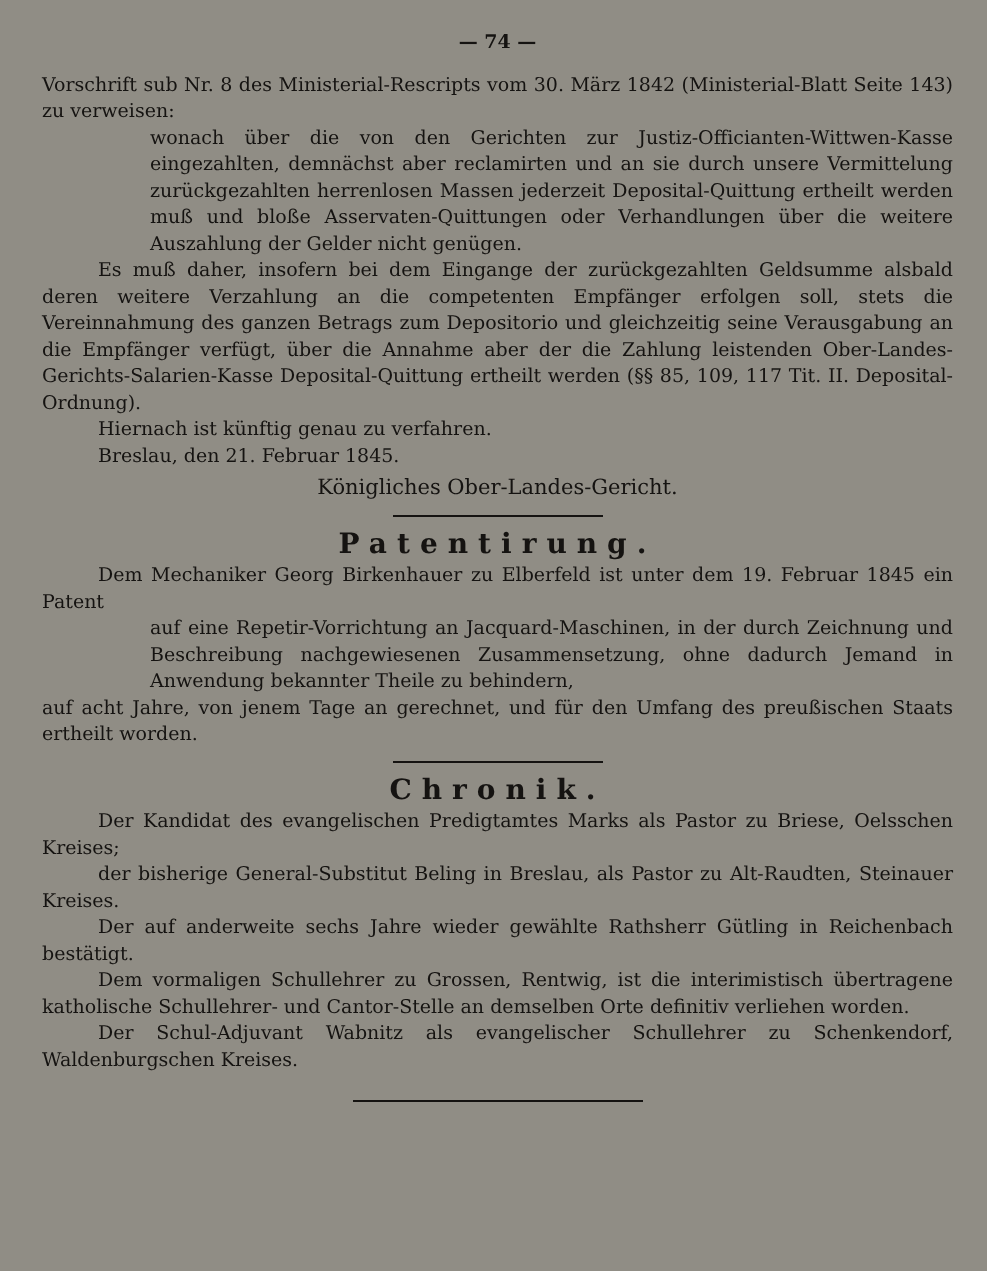— 74 —
Vorschrift sub Nr. 8 des Ministerial-Rescripts vom 30. März 1842 (Ministerial-Blatt Seite 143) zu verweisen:
wonach über die von den Gerichten zur Justiz-Officianten-Wittwen-Kasse eingezahlten, demnächst aber reclamirten und an sie durch unsere Vermittelung zurückgezahlten herrenlosen Massen jederzeit Deposital-Quittung ertheilt werden muß und bloße Asservaten-Quittungen oder Verhandlungen über die weitere Auszahlung der Gelder nicht genügen.
Es muß daher, insofern bei dem Eingange der zurückgezahlten Geldsumme alsbald deren weitere Verzahlung an die competenten Empfänger erfolgen soll, stets die Vereinnahmung des ganzen Betrags zum Depositorio und gleichzeitig seine Verausgabung an die Empfänger verfügt, über die Annahme aber der die Zahlung leistenden Ober-Landes-Gerichts-Salarien-Kasse Deposital-Quittung ertheilt werden (§§ 85, 109, 117 Tit. II. Deposital-Ordnung).
Hiernach ist künftig genau zu verfahren.
Breslau, den 21. Februar 1845.
Königliches Ober-Landes-Gericht.
Patentirung.
Dem Mechaniker Georg Birkenhauer zu Elberfeld ist unter dem 19. Februar 1845 ein Patent
auf eine Repetir-Vorrichtung an Jacquard-Maschinen, in der durch Zeichnung und Beschreibung nachgewiesenen Zusammensetzung, ohne dadurch Jemand in Anwendung bekannter Theile zu behindern,
auf acht Jahre, von jenem Tage an gerechnet, und für den Umfang des preußischen Staats ertheilt worden.
Chronik.
Der Kandidat des evangelischen Predigtamtes Marks als Pastor zu Briese, Oelsschen Kreises;
der bisherige General-Substitut Beling in Breslau, als Pastor zu Alt-Raudten, Steinauer Kreises.
Der auf anderweite sechs Jahre wieder gewählte Rathsherr Gütling in Reichenbach bestätigt.
Dem vormaligen Schullehrer zu Grossen, Rentwig, ist die interimistisch übertragene katholische Schullehrer- und Cantor-Stelle an demselben Orte definitiv verliehen worden.
Der Schul-Adjuvant Wabnitz als evangelischer Schullehrer zu Schenkendorf, Waldenburgschen Kreises.